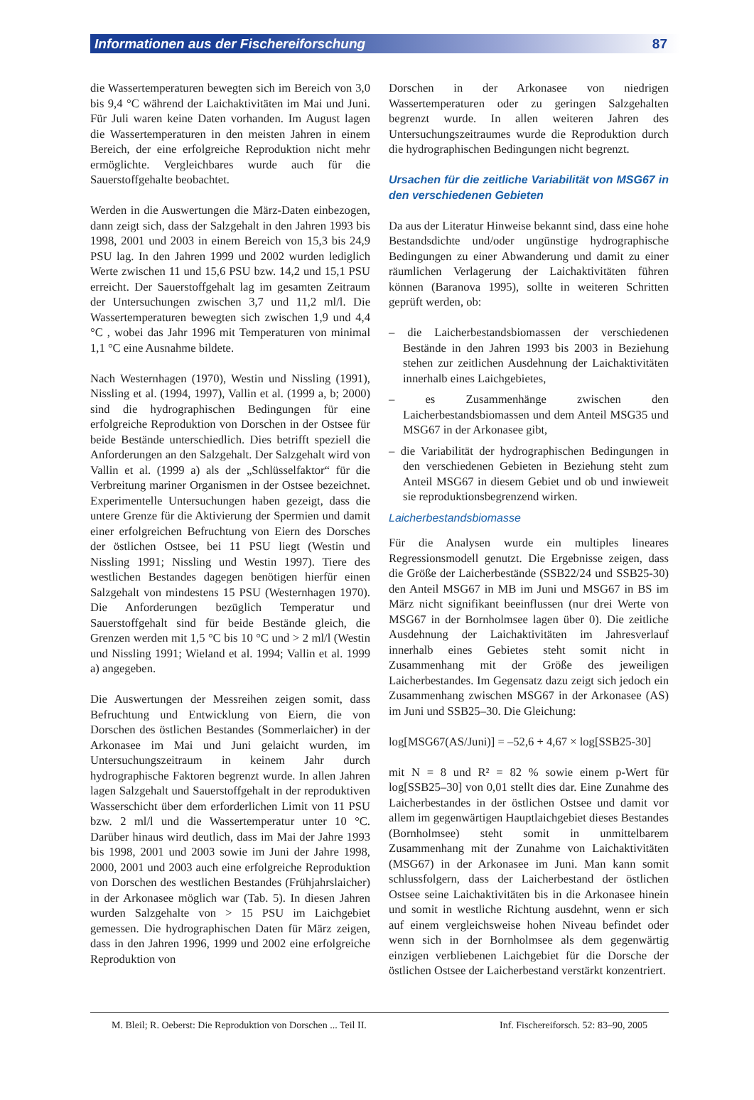Informationen aus der Fischereiforschung 87
die Wassertemperaturen bewegten sich im Bereich von 3,0 bis 9,4 °C während der Laichaktivitäten im Mai und Juni. Für Juli waren keine Daten vorhanden. Im August lagen die Wassertemperaturen in den meisten Jahren in einem Bereich, der eine erfolgreiche Reproduktion nicht mehr ermöglichte. Vergleichbares wurde auch für die Sauerstoffgehalte beobachtet.
Werden in die Auswertungen die März-Daten einbezogen, dann zeigt sich, dass der Salzgehalt in den Jahren 1993 bis 1998, 2001 und 2003 in einem Bereich von 15,3 bis 24,9 PSU lag. In den Jahren 1999 und 2002 wurden lediglich Werte zwischen 11 und 15,6 PSU bzw. 14,2 und 15,1 PSU erreicht. Der Sauerstoffgehalt lag im gesamten Zeitraum der Untersuchungen zwischen 3,7 und 11,2 ml/l. Die Wassertemperaturen bewegten sich zwischen 1,9 und 4,4 °C , wobei das Jahr 1996 mit Temperaturen von minimal 1,1 °C eine Ausnahme bildete.
Nach Westernhagen (1970), Westin und Nissling (1991), Nissling et al. (1994, 1997), Vallin et al. (1999 a, b; 2000) sind die hydrographischen Bedingungen für eine erfolgreiche Reproduktion von Dorschen in der Ostsee für beide Bestände unterschiedlich. Dies betrifft speziell die Anforderungen an den Salzgehalt. Der Salzgehalt wird von Vallin et al. (1999 a) als der „Schlüsselfaktor“ für die Verbreitung mariner Organismen in der Ostsee bezeichnet. Experimentelle Untersuchungen haben gezeigt, dass die untere Grenze für die Aktivierung der Spermien und damit einer erfolgreichen Befruchtung von Eiern des Dorsches der östlichen Ostsee, bei 11 PSU liegt (Westin und Nissling 1991; Nissling und Westin 1997). Tiere des westlichen Bestandes dagegen benötigen hierfür einen Salzgehalt von mindestens 15 PSU (Westernhagen 1970). Die Anforderungen bezüglich Temperatur und Sauerstoffgehalt sind für beide Bestände gleich, die Grenzen werden mit 1,5 °C bis 10 °C und > 2 ml/l (Westin und Nissling 1991; Wieland et al. 1994; Vallin et al. 1999 a) angegeben.
Die Auswertungen der Messreihen zeigen somit, dass Befruchtung und Entwicklung von Eiern, die von Dorschen des östlichen Bestandes (Sommerlaicher) in der Arkonasee im Mai und Juni gelaicht wurden, im Untersuchungszeitraum in keinem Jahr durch hydrographische Faktoren begrenzt wurde. In allen Jahren lagen Salzgehalt und Sauerstoffgehalt in der reproduktiven Wasserschicht über dem erforderlichen Limit von 11 PSU bzw. 2 ml/l und die Wassertemperatur unter 10 °C. Darüber hinaus wird deutlich, dass im Mai der Jahre 1993 bis 1998, 2001 und 2003 sowie im Juni der Jahre 1998, 2000, 2001 und 2003 auch eine erfolgreiche Reproduktion von Dorschen des westlichen Bestandes (Frühjahrslaicher) in der Arkonasee möglich war (Tab. 5). In diesen Jahren wurden Salzgehalte von > 15 PSU im Laichgebiet gemessen. Die hydrographischen Daten für März zeigen, dass in den Jahren 1996, 1999 und 2002 eine erfolgreiche Reproduktion von
Dorschen in der Arkonasee von niedrigen Wassertemperaturen oder zu geringen Salzgehalten begrenzt wurde. In allen weiteren Jahren des Untersuchungszeitraumes wurde die Reproduktion durch die hydrographischen Bedingungen nicht begrenzt.
Ursachen für die zeitliche Variabilität von MSG67 in den verschiedenen Gebieten
Da aus der Literatur Hinweise bekannt sind, dass eine hohe Bestandsdichte und/oder ungünstige hydrographische Bedingungen zu einer Abwanderung und damit zu einer räumlichen Verlagerung der Laichaktivitäten führen können (Baranova 1995), sollte in weiteren Schritten geprüft werden, ob:
– die Laicherbestandsbiomassen der verschiedenen Bestände in den Jahren 1993 bis 2003 in Beziehung stehen zur zeitlichen Ausdehnung der Laichaktivitäten innerhalb eines Laichgebietes,
– es Zusammenhänge zwischen den Laicherbestandsbiomassen und dem Anteil MSG35 und MSG67 in der Arkonasee gibt,
– die Variabilität der hydrographischen Bedingungen in den verschiedenen Gebieten in Beziehung steht zum Anteil MSG67 in diesem Gebiet und ob und inwieweit sie reproduktionsbegrenzend wirken.
Laicherbestandsbiomasse
Für die Analysen wurde ein multiples lineares Regressionsmodell genutzt. Die Ergebnisse zeigen, dass die Größe der Laicherbestände (SSB22/24 und SSB25-30) den Anteil MSG67 in MB im Juni und MSG67 in BS im März nicht signifikant beeinflussen (nur drei Werte von MSG67 in der Bornholmsee lagen über 0). Die zeitliche Ausdehnung der Laichaktivitäten im Jahresverlauf innerhalb eines Gebietes steht somit nicht in Zusammenhang mit der Größe des jeweiligen Laicherbestandes. Im Gegensatz dazu zeigt sich jedoch ein Zusammenhang zwischen MSG67 in der Arkonasee (AS) im Juni und SSB25–30. Die Gleichung:
log[MSG67(AS/Juni)] = –52,6 + 4,67 × log[SSB25-30]
mit N = 8 und R² = 82 % sowie einem p-Wert für log[SSB25–30] von 0,01 stellt dies dar. Eine Zunahme des Laicherbestandes in der östlichen Ostsee und damit vor allem im gegenwärtigen Hauptlaichgebiet dieses Bestandes (Bornholmsee) steht somit in unmittelbarem Zusammenhang mit der Zunahme von Laichaktivitäten (MSG67) in der Arkonasee im Juni. Man kann somit schlussfolgern, dass der Laicherbestand der östlichen Ostsee seine Laichaktivitäten bis in die Arkonasee hinein und somit in westliche Richtung ausdehnt, wenn er sich auf einem vergleichsweise hohen Niveau befindet oder wenn sich in der Bornholmsee als dem gegenwärtig einzigen verbliebenen Laichgebiet für die Dorsche der östlichen Ostsee der Laicherbestand verstärkt konzentriert.
M. Bleil; R. Oeberst: Die Reproduktion von Dorschen ... Teil II. Inf. Fischereiforsch. 52: 83–90, 2005